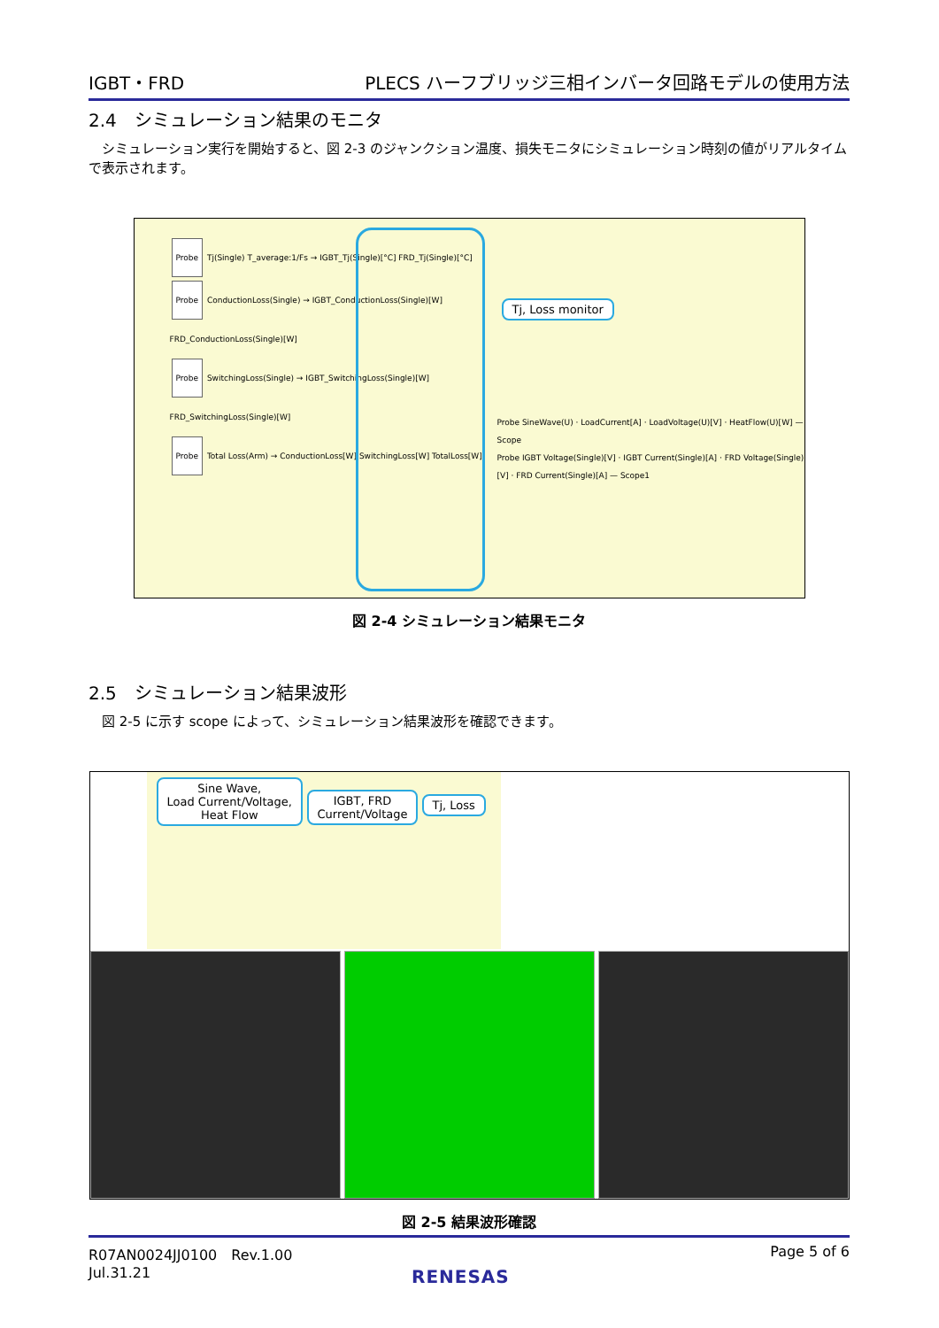IGBT・FRD PLECS ハーフブリッジ三相インバータ回路モデルの使用方法
2.4　シミュレーション結果のモニタ
　シミュレーション実行を開始すると、図 2-3 のジャンクション温度、損失モニタにシミュレーション時刻の値がリアルタイムで表示されます。
Probe Tj(Single) T_average:1/Fs → IGBT_Tj(Single)[°C] FRD_Tj(Single)[°C]
Probe ConductionLoss(Single) → IGBT_ConductionLoss(Single)[W] FRD_ConductionLoss(Single)[W]
Probe SwitchingLoss(Single) → IGBT_SwitchingLoss(Single)[W] FRD_SwitchingLoss(Single)[W]
Probe Total Loss(Arm) → ConductionLoss[W] SwitchingLoss[W] TotalLoss[W]
Tj, Loss monitor
Probe SineWave(U) · LoadCurrent[A] · LoadVoltage(U)[V] · HeatFlow(U)[W] — Scope
Probe IGBT Voltage(Single)[V] · IGBT Current(Single)[A] · FRD Voltage(Single)[V] · FRD Current(Single)[A] — Scope1
図 2-4 シミュレーション結果モニタ
2.5　シミュレーション結果波形
　図 2-5 に示す scope によって、シミュレーション結果波形を確認できます。
Sine Wave,
Load Current/Voltage,
Heat Flow
IGBT, FRD
Current/Voltage
Tj, Loss
図 2-5 結果波形確認
R07AN0024JJ0100　Rev.1.00
Jul.31.21 Page 5 of 6
RENESAS